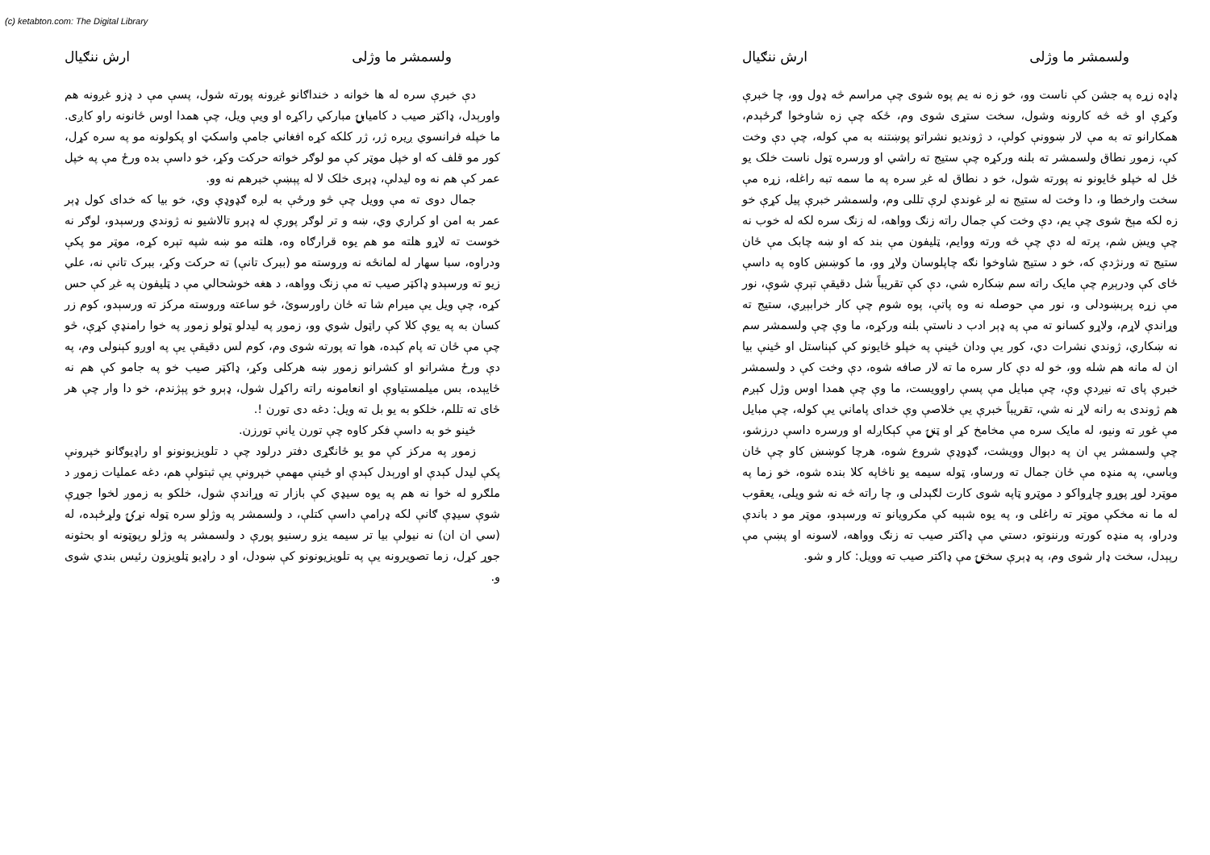(c) ketabton.com: The Digital Library
ولسمشر ما وژلی ارش ننګیال
دې خبرې سره له ها خوانه د خنداګانو غږونه پورته شول، پسې مې د ډزو غږونه هم واورېدل، ډاکټر صیب د کامیابۍ مبارکي راکړه او ویې ویل، چې همدا اوس ځانونه راو کاږی. ما خپله فرانسوي ږیره ژر، ژر کلکه کړه افغاني جامې واسکټ او پکولونه مو په سره کړل، کور مو قلف که او خپل موټر کې مو لوګر خواته حرکت وکړ، خو داسې بده ورځ مې په خپل عمر کې هم نه وه لیدلې، ډېری خلک لا له پېښې خبرهم نه وو.
جمال دوی ته مې وویل چې څو ورځې به لږه ګډوډې وي، خو بیا که خدای کول ډېر عمر به امن او کراري وي، ښه و تر لوګر پورې له ډېرو تالاشیو نه ژوندي ورسېدو، لوګر نه خوست ته لاړو هلته مو هم یوه قرارګاه وه، هلته مو ښه شپه تېره کړه، موټر مو پکې ودراوه، سبا سهار له لمانځه نه وروسته مو (ببرک تانې) ته حرکت وکړ، ببرک تانې نه، علي زیو ته ورسېدو ډاکټر صیب ته مې زنګ وواهه، د هغه خوشحالي مې د ټلیفون په غږ کې حس کړه، چې ویل یې میرام شا ته ځان راورسوئ، څو ساعته وروسته مرکز ته ورسېدو، کوم زر کسان به په یوې کلا کې راټول شوي وو، زموږ په لیدلو ټولو زموږ په خوا رامنډې کړې، څو چې مې ځان ته پام کېده، هوا ته پورته شوی وم، کوم لس دقیقې یې په اوږو کېنولی وم، په دې ورځ مشرانو او کشرانو زموږ ښه هرکلی وکړ، ډاکټر صیب خو په جامو کې هم نه ځایېده، بس میلمستیاوې او انعامونه راته راکړل شول، ډېرو خو پېژندم، خو دا وار چې هر ځای ته تللم، خلکو به یو بل ته ویل: دغه دی تورن !.
ځینو خو به داسې فکر کاوه چې تورن یانې تورزن.
زموږ په مرکز کې مو یو ځانګړی دفتر درلود چې د تلویزیونونو او راډیوګانو خپرونې پکې لیدل کېدې او اورېدل کېدې او ځینې مهمې خپرونې یې ثبتولې هم، دغه عملیات زموږ د ملګرو له خوا نه هم په یوه سیډي کې بازار ته وړاندې شول، خلکو به زموږ لخوا جوړې شوې سیډې ګانې لکه ډرامې داسې کتلې، د ولسمشر په وژلو سره ټوله نړۍ ولړځېده، له (سي ان ان) نه نیولې بیا تر سیمه یزو رسنیو پورې د ولسمشر په وژلو رپوټونه او بحثونه جوړ کړل، زما تصویرونه یې په تلویزیونونو کې ښودل، او د راډیو ټلویزون رئیس بندي شوی و.
ولسمشر ما وژلی ارش ننګیال
ډاډه زړه په جشن کې ناست وو، خو زه نه یم پوه شوی چې مراسم څه ډول وو، چا خبرې وکړې او څه څه کارونه وشول، سخت ستړی شوی وم، ځکه چې زه شاوخوا ګرځېدم، همکارانو ته به مې لار ښوونې کولې، د ژوندیو نشراتو پوښتنه به مې کوله، چې دې وخت کې، زموږ نطاق ولسمشر ته بلنه ورکړه چې ستیج ته راشي او ورسره ټول ناست خلک یو ځل له خپلو ځایونو نه پورته شول، خو د نطاق له غږ سره په ما سمه تبه راغله، زړه مې سخت وارخطا و، دا وخت له ستیج نه لږ غوندې لرې تللی وم، ولسمشر خبرې پیل کړې خو زه لکه مېخ شوی چې یم، دې وخت کې جمال راته زنګ وواهه، له زنګ سره لکه له خوب نه چې ویښ شم، پرته له دې چې څه ورته ووایم، ټلیفون مې بند که او ښه چابک مې ځان ستیج ته ورنژدې که، خو د ستیج شاوخوا نګه چاپلوسان ولاړ وو، ما کوښښ کاوه په داسې ځای کې ودرېږم چې مایک راته سم ښکاره شي، دې کې تقریباً شل دقیقې تېرې شوې، نور مې زړه پرېښودلی و، نور مې حوصله نه وه پاتې، پوه شوم چې کار خرابېږي، ستیج ته وړاندې لاړم، ولاړو کسانو ته مې په ډېر ادب د ناستې بلنه ورکړه، ما وې چې ولسمشر سم نه ښکاري، ژوندي نشرات دي، کور یې ودان ځینې په خپلو ځایونو کې کېناستل او ځینې بیا ان له مانه هم شله وو، خو له دې کار سره ما ته لار صافه شوه، دې وخت کې د ولسمشر خبرې پای ته نیږدې وې، چې مبایل مې پسې راوویست، ما وې چې همدا اوس وژل کېږم هم ژوندی به رانه لاړ نه شي، تقریباً خبرې یې خلاصې وې خدای پاماني یې کوله، چې مبایل مې غوږ ته ونیو، له مایک سره مې مخامخ کړ او ټنۍ مې کېکاږله او ورسره داسې درزشو، چې ولسمشر یې ان په دېوال وویشت، ګډوډې شروع شوه، هرچا کوښښ کاو چې ځان وباسي، په منډه مې ځان جمال ته ورساو، ټوله سیمه یو ناڅاپه کلا بنده شوه، خو زما په موټرد لوړ پوړو چاړواکو د موټرو ټاپه شوی کارت لګېدلی و، چا راته څه نه شو ویلی، یعقوب له ما نه مخکې موټر ته راغلی و، په یوه شېبه کې مکرویانو ته ورسېدو، موټر مو د باندې ودراو، په منډه کورته ورننوتو، دستي مې ډاکتر صیب ته زنګ وواهه، لاسونه او پښې مې رپېدل، سخت ډار شوی وم، په ډېرې سختۍ مې ډاکتر صیب ته وویل: کار و شو.